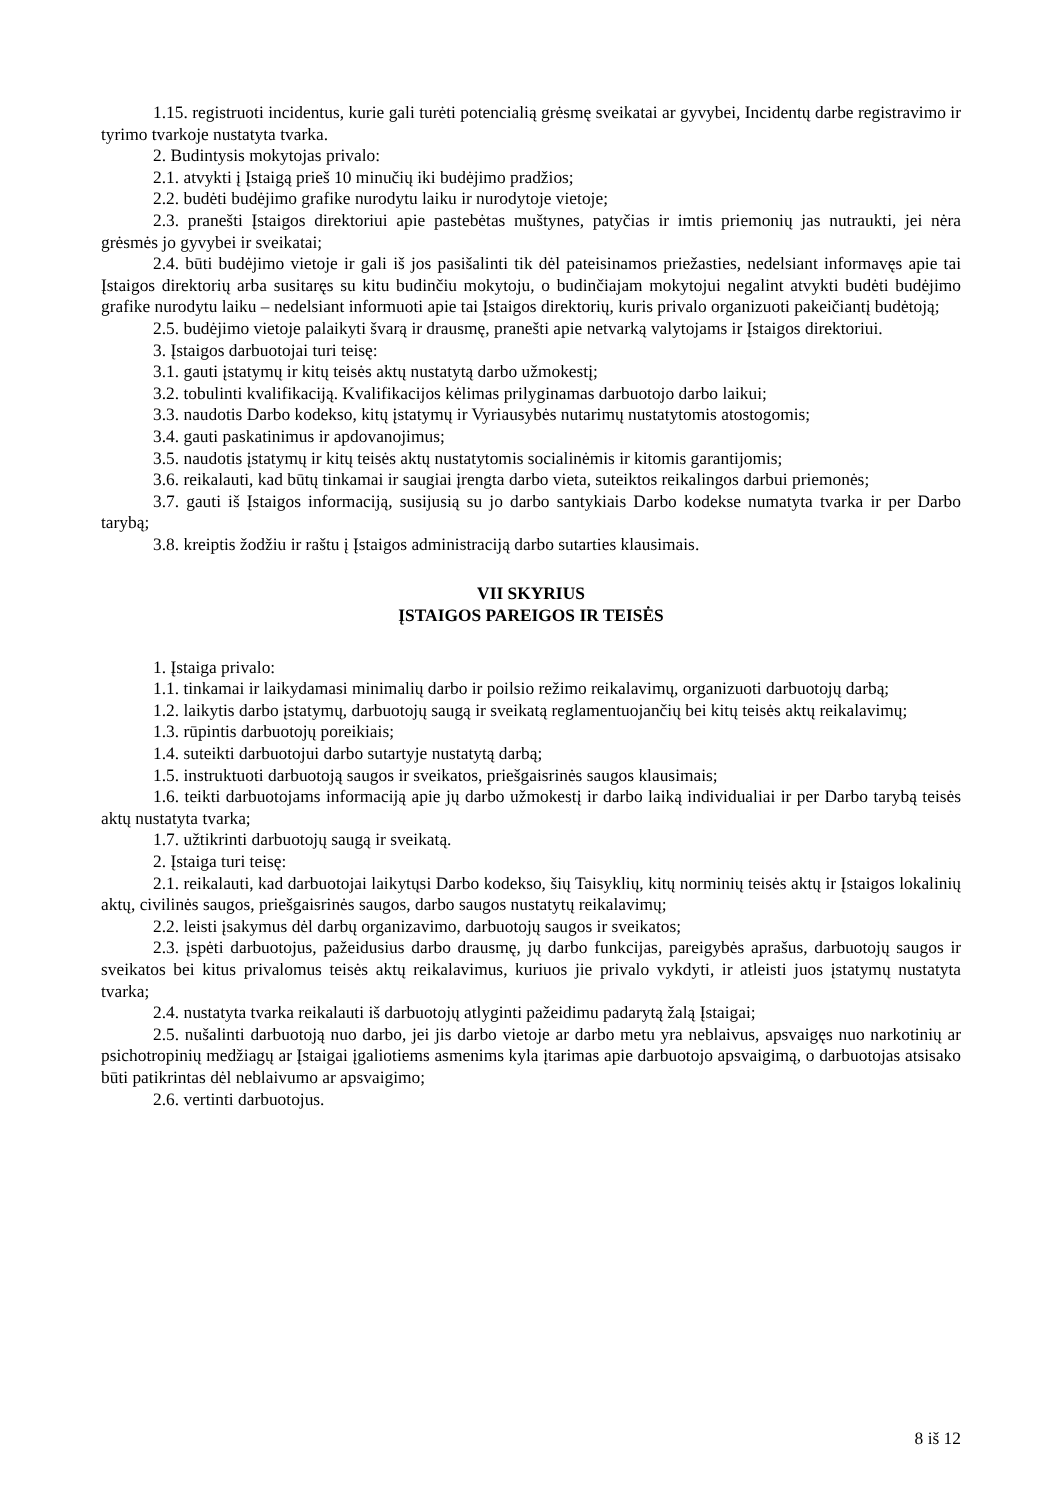1.15. registruoti incidentus, kurie gali turėti potencialią grėsmę sveikatai ar gyvybei, Incidentų darbe registravimo ir tyrimo tvarkoje nustatyta tvarka.
2. Budintysis mokytojas privalo:
2.1. atvykti į Įstaigą prieš 10 minučių iki budėjimo pradžios;
2.2. budėti budėjimo grafike nurodytu laiku ir nurodytoje vietoje;
2.3. pranešti Įstaigos direktoriui apie pastebėtas muštynes, patyčias ir imtis priemonių jas nutraukti, jei nėra grėsmės jo gyvybei ir sveikatai;
2.4. būti budėjimo vietoje ir gali iš jos pasišalinti tik dėl pateisinamos priežasties, nedelsiant informavęs apie tai Įstaigos direktorių arba susitaręs su kitu budinčiu mokytoju, o budinčiajam mokytojui negalint atvykti budėti budėjimo grafike nurodytu laiku – nedelsiant informuoti apie tai Įstaigos direktorių, kuris privalo organizuoti pakeičiantį budėtoją;
2.5. budėjimo vietoje palaikyti švarą ir drausmę, pranešti apie netvarką valytojams ir Įstaigos direktoriui.
3. Įstaigos darbuotojai turi teisę:
3.1. gauti įstatymų ir kitų teisės aktų nustatytą darbo užmokestį;
3.2. tobulinti kvalifikaciją. Kvalifikacijos kėlimas prilyginamas darbuotojo darbo laikui;
3.3. naudotis Darbo kodekso, kitų įstatymų ir Vyriausybės nutarimų nustatytomis atostogomis;
3.4. gauti paskatinimus ir apdovanojimus;
3.5. naudotis įstatymų ir kitų teisės aktų nustatytomis socialinėmis ir kitomis garantijomis;
3.6. reikalauti, kad būtų tinkamai ir saugiai įrengta darbo vieta, suteiktos reikalingos darbui priemonės;
3.7. gauti iš Įstaigos informaciją, susijusią su jo darbo santykiais Darbo kodekse numatyta tvarka ir per Darbo tarybą;
3.8. kreiptis žodžiu ir raštu į Įstaigos administraciją darbo sutarties klausimais.
VII SKYRIUS
ĮSTAIGOS PAREIGOS IR TEISĖS
1. Įstaiga privalo:
1.1. tinkamai ir laikydamasi minimalių darbo ir poilsio režimo reikalavimų, organizuoti darbuotojų darbą;
1.2. laikytis darbo įstatymų, darbuotojų saugą ir sveikatą reglamentuojančių bei kitų teisės aktų reikalavimų;
1.3. rūpintis darbuotojų poreikiais;
1.4. suteikti darbuotojui darbo sutartyje nustatytą darbą;
1.5. instruktuoti darbuotoją saugos ir sveikatos, priešgaisrinės saugos klausimais;
1.6. teikti darbuotojams informaciją apie jų darbo užmokestį ir darbo laiką individualiai ir per Darbo tarybą teisės aktų nustatyta tvarka;
1.7. užtikrinti darbuotojų saugą ir sveikatą.
2. Įstaiga turi teisę:
2.1. reikalauti, kad darbuotojai laikytųsi Darbo kodekso, šių Taisyklių, kitų norminių teisės aktų ir Įstaigos lokalinių aktų, civilinės saugos, priešgaisrinės saugos, darbo saugos nustatytų reikalavimų;
2.2. leisti įsakymus dėl darbų organizavimo, darbuotojų saugos ir sveikatos;
2.3. įspėti darbuotojus, pažeidusius darbo drausmę, jų darbo funkcijas, pareigybės aprašus, darbuotojų saugos ir sveikatos bei kitus privalomus teisės aktų reikalavimus, kuriuos jie privalo vykdyti, ir atleisti juos įstatymų nustatyta tvarka;
2.4. nustatyta tvarka reikalauti iš darbuotojų atlyginti pažeidimu padarytą žalą Įstaigai;
2.5. nušalinti darbuotoją nuo darbo, jei jis darbo vietoje ar darbo metu yra neblaivus, apsvaigęs nuo narkotinių ar psichotropinių medžiagų ar Įstaigai įgaliotiems asmenims kyla įtarimas apie darbuotojo apsvaigimą, o darbuotojas atsisako būti patikrintas dėl neblaivumo ar apsvaigimo;
2.6. vertinti darbuotojus.
8 iš 12